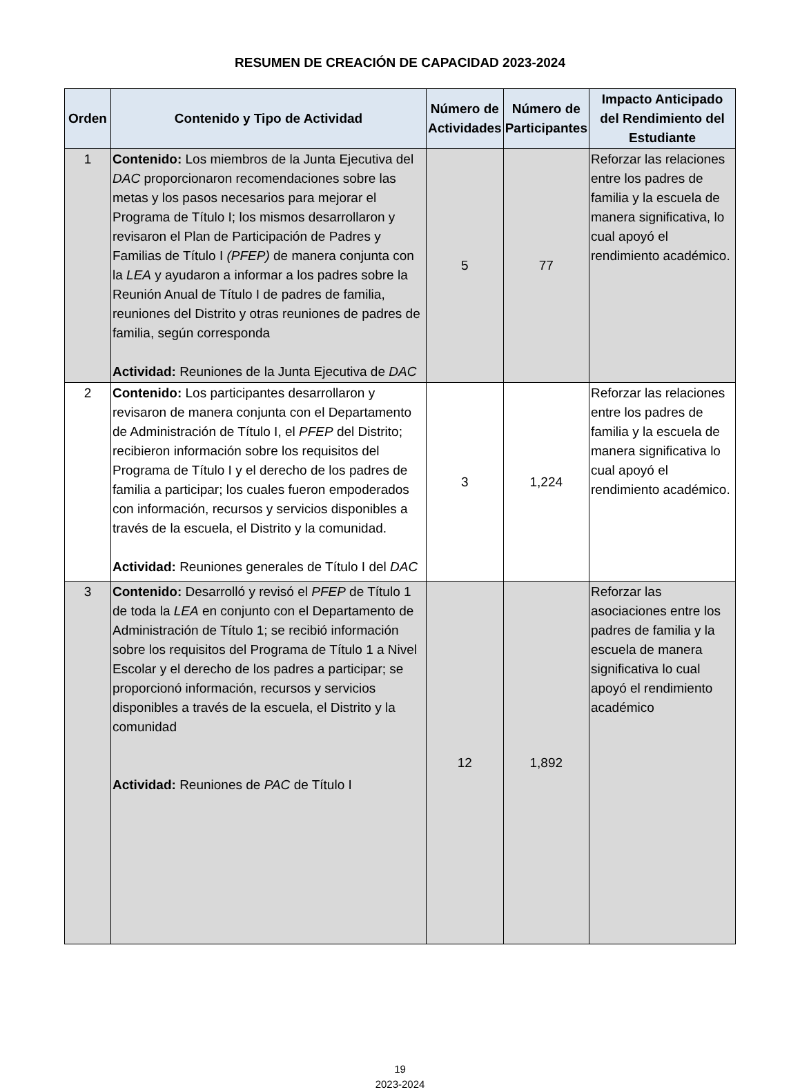RESUMEN DE CREACIÓN DE CAPACIDAD 2023-2024
| Orden | Contenido y Tipo de Actividad | Número de Actividades | Número de Participantes | Impacto Anticipado del Rendimiento del Estudiante |
| --- | --- | --- | --- | --- |
| 1 | Contenido: Los miembros de la Junta Ejecutiva del DAC proporcionaron recomendaciones sobre las metas y los pasos necesarios para mejorar el Programa de Título I; los mismos desarrollaron y revisaron el Plan de Participación de Padres y Familias de Título I (PFEP) de manera conjunta con la LEA y ayudaron a informar a los padres sobre la Reunión Anual de Título I de padres de familia, reuniones del Distrito y otras reuniones de padres de familia, según corresponda Actividad: Reuniones de la Junta Ejecutiva de DAC | 5 | 77 | Reforzar las relaciones entre los padres de familia y la escuela de manera significativa, lo cual apoyó el rendimiento académico. |
| 2 | Contenido: Los participantes desarrollaron y revisaron de manera conjunta con el Departamento de Administración de Título I, el PFEP del Distrito; recibieron información sobre los requisitos del Programa de Título I y el derecho de los padres de familia a participar; los cuales fueron empoderados con información, recursos y servicios disponibles a través de la escuela, el Distrito y la comunidad. Actividad: Reuniones generales de Título I del DAC | 3 | 1,224 | Reforzar las relaciones entre los padres de familia y la escuela de manera significativa lo cual apoyó el rendimiento académico. |
| 3 | Contenido: Desarrolló y revisó el PFEP de Título 1 de toda la LEA en conjunto con el Departamento de Administración de Título 1; se recibió información sobre los requisitos del Programa de Título 1 a Nivel Escolar y el derecho de los padres a participar; se proporcionó información, recursos y servicios disponibles a través de la escuela, el Distrito y la comunidad Actividad: Reuniones de PAC de Título I | 12 | 1,892 | Reforzar las asociaciones entre los padres de familia y la escuela de manera significativa lo cual apoyó el rendimiento académico |
19
2023-2024